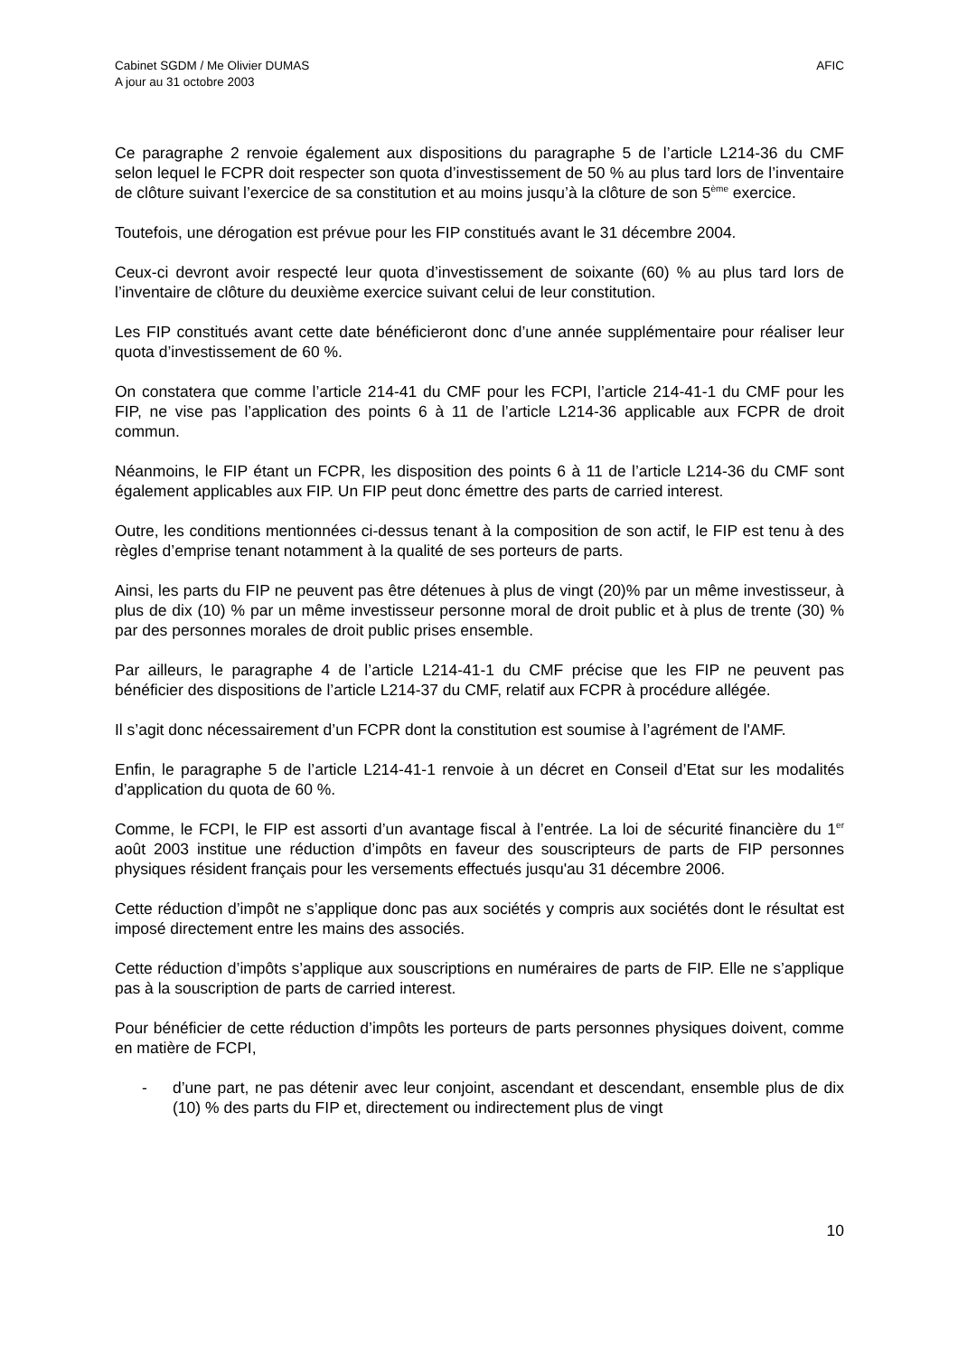Cabinet SGDM / Me Olivier DUMAS
A jour au 31 octobre 2003
AFIC
Ce paragraphe 2 renvoie également aux dispositions du paragraphe 5 de l’article L214-36 du CMF selon lequel le FCPR doit respecter son quota d’investissement de 50 % au plus tard lors de l’inventaire de clôture suivant l’exercice de sa constitution et au moins jusqu’à la clôture de son 5<sup>ème</sup> exercice.
Toutefois, une dérogation est prévue pour les FIP constitués avant le 31 décembre 2004.
Ceux-ci devront avoir respecté leur quota d’investissement de soixante (60) % au plus tard lors de l’inventaire de clôture du deuxième exercice suivant celui de leur constitution.
Les FIP constitués avant cette date bénéficieront donc d’une année supplémentaire pour réaliser leur quota d’investissement de 60 %.
On constatera que comme l’article 214-41 du CMF pour les FCPI, l’article 214-41-1 du CMF pour les FIP, ne vise pas l’application des points 6 à 11 de l’article L214-36 applicable aux FCPR de droit commun.
Néanmoins, le FIP étant un FCPR, les disposition des points 6 à 11 de l’article L214-36 du CMF sont également applicables aux FIP. Un FIP peut donc émettre des parts de carried interest.
Outre, les conditions mentionnées ci-dessus tenant à la composition de son actif, le FIP est tenu à des règles d’emprise tenant notamment à la qualité de ses porteurs de parts.
Ainsi, les parts du FIP ne peuvent pas être détenues à plus de vingt (20)% par un même investisseur, à plus de dix (10) % par un même investisseur personne moral de droit public et à plus de trente (30) % par des personnes morales de droit public prises ensemble.
Par ailleurs, le paragraphe 4 de l’article L214-41-1 du CMF précise que les FIP ne peuvent pas bénéficier des dispositions de l’article L214-37 du CMF, relatif aux FCPR à procédure allégée.
Il s’agit donc nécessairement d’un FCPR dont la constitution est soumise à l’agrément de l'AMF.
Enfin, le paragraphe 5 de l’article L214-41-1 renvoie à un décret en Conseil d’Etat sur les modalités d’application du quota de 60 %.
Comme, le FCPI, le FIP est assorti d’un avantage fiscal à l’entrée. La loi de sécurité financière du 1<sup>er</sup> août 2003 institue une réduction d’impôts en faveur des souscripteurs de parts de FIP personnes physiques résident français pour les versements effectués jusqu'au 31 décembre 2006.
Cette réduction d’impôt ne s’applique donc pas aux sociétés y compris aux sociétés dont le résultat est imposé directement entre les mains des associés.
Cette réduction d’impôts s’applique aux souscriptions en numéraires de parts de FIP. Elle ne s’applique pas à la souscription de parts de carried interest.
Pour bénéficier de cette réduction d’impôts les porteurs de parts personnes physiques doivent, comme en matière de FCPI,
- d’une part, ne pas détenir avec leur conjoint, ascendant et descendant, ensemble plus de dix (10) % des parts du FIP et, directement ou indirectement plus de vingt
10